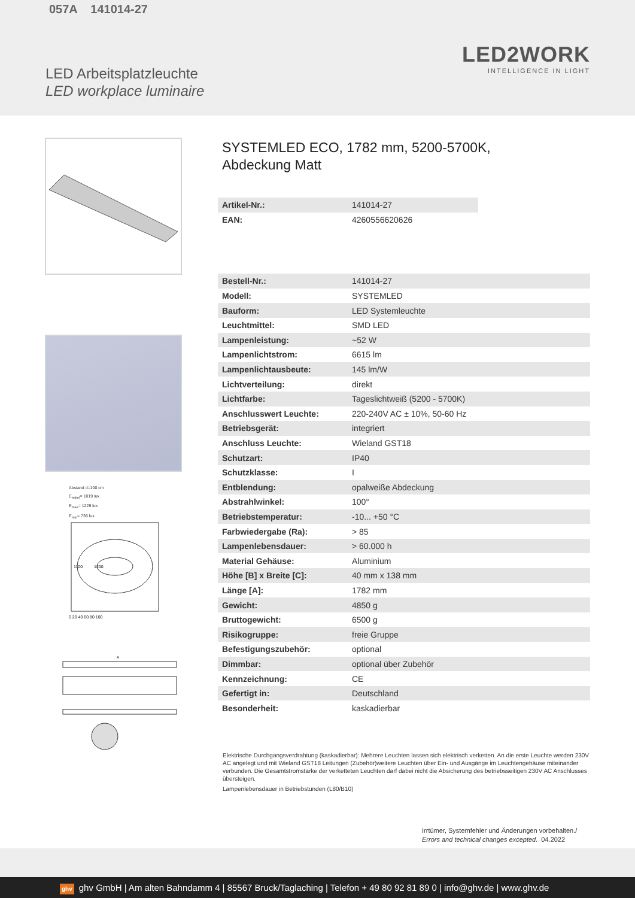057A 141014-27
LED2WORK
INTELLIGENCE IN LIGHT
LED Arbeitsplatzleuchte
LED workplace luminaire
Abstand d=100 cm
E<sub>mittel</sub>= 1019 lux
E<sub>max</sub>= 1229 lux
E<sub>min</sub>= 736 lux
1100
1200
0 20 40 60 80 100
A
SYSTEMLED ECO, 1782 mm, 5200-5700K,
Abdeckung Matt
| Artikel-Nr.: | 141014-27 |
| EAN: | 4260556620626 |
| Bestell-Nr.: | 141014-27 |
| Modell: | SYSTEMLED |
| Bauform: | LED Systemleuchte |
| Leuchtmittel: | SMD LED |
| Lampenleistung: | ~52 W |
| Lampenlichtstrom: | 6615 lm |
| Lampenlichtausbeute: | 145 lm/W |
| Lichtverteilung: | direkt |
| Lichtfarbe: | Tageslichtweiß (5200 - 5700K) |
| Anschlusswert Leuchte: | 220-240V AC ± 10%, 50-60 Hz |
| Betriebsgerät: | integriert |
| Anschluss Leuchte: | Wieland GST18 |
| Schutzart: | IP40 |
| Schutzklasse: | I |
| Entblendung: | opalweiße Abdeckung |
| Abstrahlwinkel: | 100° |
| Betriebstemperatur: | -10... +50 °C |
| Farbwiedergabe (Ra): | > 85 |
| Lampenlebensdauer: | > 60.000 h |
| Material Gehäuse: | Aluminium |
| Höhe [B] x Breite [C]: | 40 mm x 138 mm |
| Länge [A]: | 1782 mm |
| Gewicht: | 4850 g |
| Bruttogewicht: | 6500 g |
| Risikogruppe: | freie Gruppe |
| Befestigungszubehör: | optional |
| Dimmbar: | optional über Zubehör |
| Kennzeichnung: | CE |
| Gefertigt in: | Deutschland |
| Besonderheit: | kaskadierbar |
Elektrische Durchgangsverdrahtung (kaskadierbar): Mehrere Leuchten lassen sich elektrisch verketten. An die erste Leuchte werden 230V AC angelegt und mit Wieland GST18 Leitungen (Zubehör)weitere Leuchten über Ein- und Ausgänge im Leuchtengehäuse miteinander verbunden. Die Gesamtstromstärke der verketteten Leuchten darf dabei nicht die Absicherung des betriebsseitigen 230V AC Anschlusses übersteigen.
Lampenlebensdauer in Betriebstunden (L80/B10)
Irrtümer, Systemfehler und Änderungen vorbehalten./
Errors and technical changes excepted. 04.2022
ghv ghv GmbH | Am alten Bahndamm 4 | 85567 Bruck/Taglaching | Telefon + 49 80 92 81 89 0 | info@ghv.de | www.ghv.de